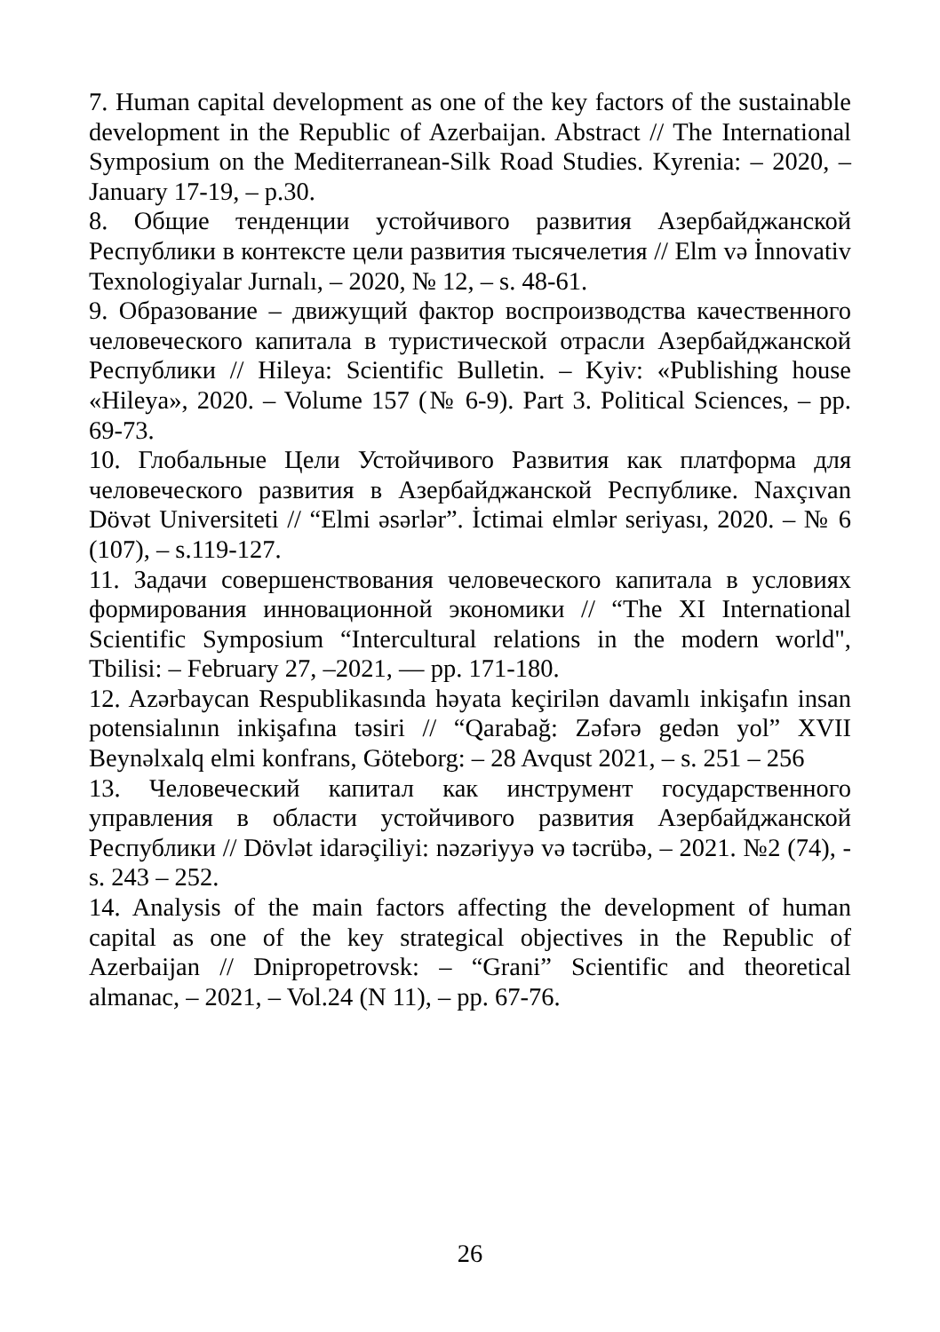7. Human capital development as one of the key factors of the sustainable development in the Republic of Azerbaijan. Abstract // The International Symposium on the Mediterranean-Silk Road Studies. Kyrenia: – 2020, – January 17-19, – p.30.
8. Общие тенденции устойчивого развития Азербайджанской Республики в контексте цели развития тысячелетия // Elm və İnnovativ Texnologiyalar Jurnalı, – 2020, № 12, – s. 48-61.
9. Образование – движущий фактор воспроизводства качественного человеческого капитала в туристической отрасли Азербайджанской Республики // Hileya: Scientific Bulletin. – Kyiv: «Publishing house «Hileya», 2020. – Volume 157 (№ 6-9). Part 3. Political Sciences, – pp. 69-73.
10. Глобальные Цели Устойчивого Развития как платформа для человеческого развития в Азербайджанской Республике. Naxçıvan Dövət Universiteti // “Elmi əsərlər”. İctimai elmlər seriyası, 2020. – № 6 (107), – s.119-127.
11. Задачи совершенствования человеческого капитала в условиях формирования инновационной экономики // “The XI International Scientific Symposium “Intercultural relations in the modern world", Tbilisi: – February 27, –2021, — pp. 171-180.
12. Azərbaycan Respublikasında həyata keçirilən davamlı inkişafın insan potensialının inkişafına təsiri // “Qarabağ: Zəfərə gedən yol” XVII Beynəlxalq elmi konfrans, Göteborg: – 28 Avqust 2021, – s. 251 – 256
13. Человеческий капитал как инструмент государственного управления в области устойчивого развития Азербайджанской Республики // Dövlət idarəçiliyi: nəzəriyyə və təcrübə, – 2021. №2 (74), - s. 243 – 252.
14. Analysis of the main factors affecting the development of human capital as one of the key strategical objectives in the Republic of Azerbaijan // Dnipropetrovsk: – “Grani” Scientific and theoretical almanac, – 2021, – Vol.24 (N 11), – pp. 67-76.
26